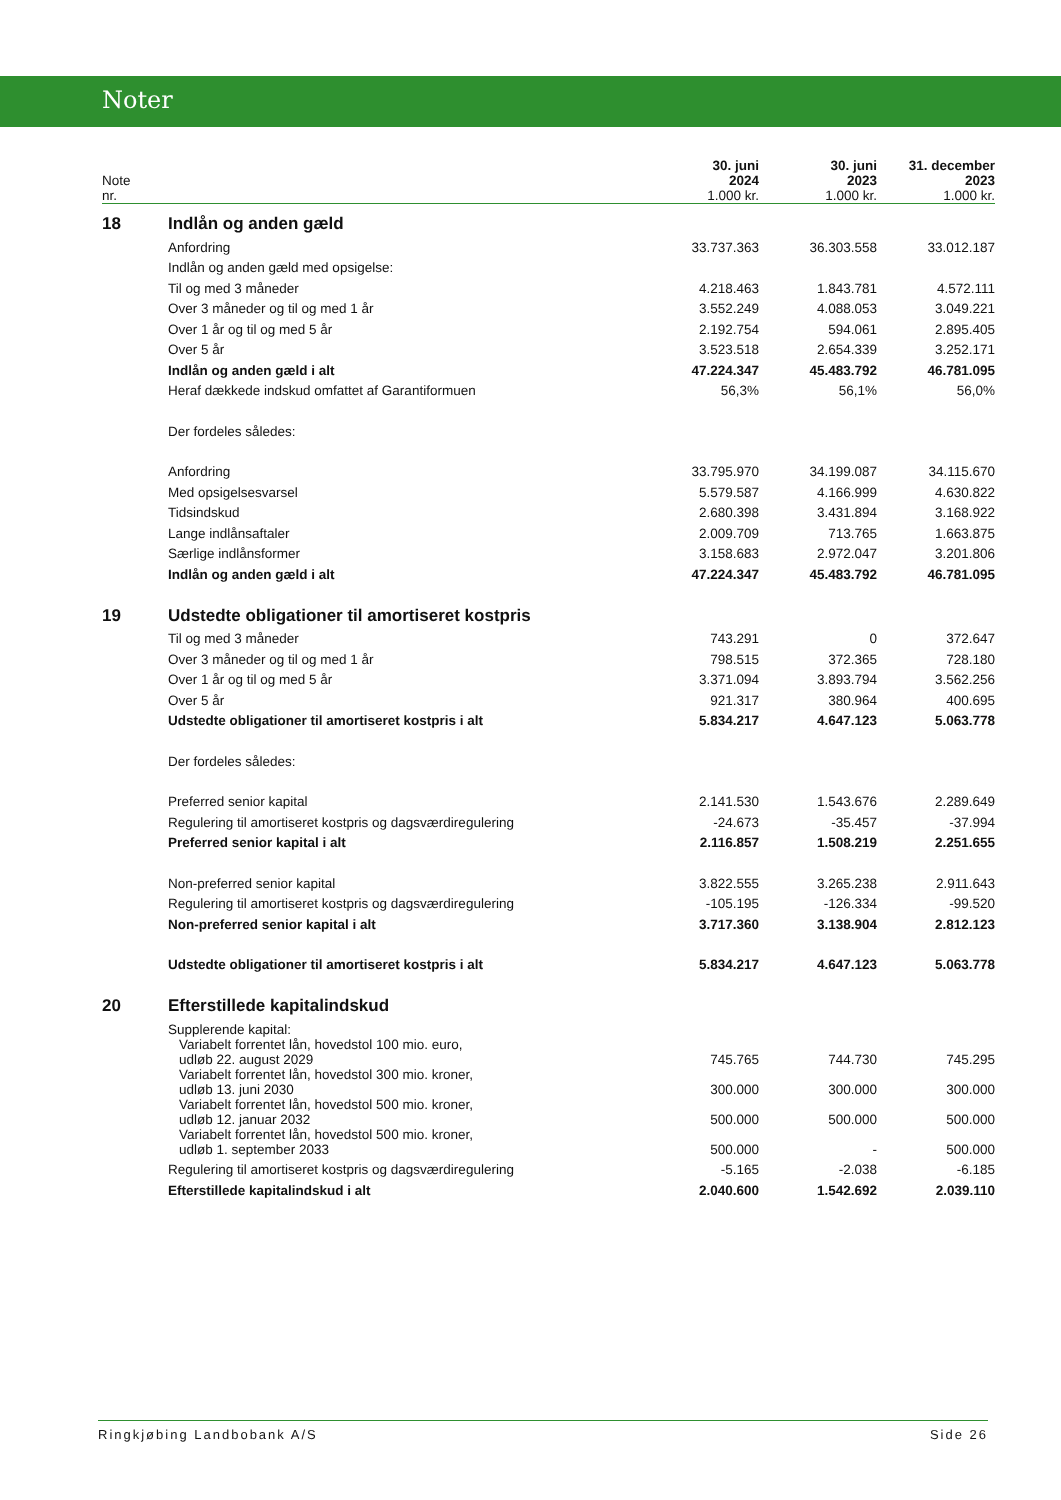Noter
| Note nr. | | 30. juni 2024 1.000 kr. | 30. juni 2023 1.000 kr. | 31. december 2023 1.000 kr. |
| --- | --- | --- | --- | --- |
| 18 | Indlån og anden gæld | | | |
| | Anfordring | 33.737.363 | 36.303.558 | 33.012.187 |
| | Indlån og anden gæld med opsigelse: | | | |
| | Til og med 3 måneder | 4.218.463 | 1.843.781 | 4.572.111 |
| | Over 3 måneder og til og med 1 år | 3.552.249 | 4.088.053 | 3.049.221 |
| | Over 1 år og til og med 5 år | 2.192.754 | 594.061 | 2.895.405 |
| | Over 5 år | 3.523.518 | 2.654.339 | 3.252.171 |
| | Indlån og anden gæld i alt | 47.224.347 | 45.483.792 | 46.781.095 |
| | Heraf dækkede indskud omfattet af Garantiformuen | 56,3% | 56,1% | 56,0% |
| | Der fordeles således: | | | |
| | Anfordring | 33.795.970 | 34.199.087 | 34.115.670 |
| | Med opsigelsesvarsel | 5.579.587 | 4.166.999 | 4.630.822 |
| | Tidsindskud | 2.680.398 | 3.431.894 | 3.168.922 |
| | Lange indlånsaftaler | 2.009.709 | 713.765 | 1.663.875 |
| | Særlige indlånsformer | 3.158.683 | 2.972.047 | 3.201.806 |
| | Indlån og anden gæld i alt | 47.224.347 | 45.483.792 | 46.781.095 |
| 19 | Udstedte obligationer til amortiseret kostpris | | | |
| | Til og med 3 måneder | 743.291 | 0 | 372.647 |
| | Over 3 måneder og til og med 1 år | 798.515 | 372.365 | 728.180 |
| | Over 1 år og til og med 5 år | 3.371.094 | 3.893.794 | 3.562.256 |
| | Over 5 år | 921.317 | 380.964 | 400.695 |
| | Udstedte obligationer til amortiseret kostpris i alt | 5.834.217 | 4.647.123 | 5.063.778 |
| | Der fordeles således: | | | |
| | Preferred senior kapital | 2.141.530 | 1.543.676 | 2.289.649 |
| | Regulering til amortiseret kostpris og dagsværdiregulering | -24.673 | -35.457 | -37.994 |
| | Preferred senior kapital i alt | 2.116.857 | 1.508.219 | 2.251.655 |
| | Non-preferred senior kapital | 3.822.555 | 3.265.238 | 2.911.643 |
| | Regulering til amortiseret kostpris og dagsværdiregulering | -105.195 | -126.334 | -99.520 |
| | Non-preferred senior kapital i alt | 3.717.360 | 3.138.904 | 2.812.123 |
| | Udstedte obligationer til amortiseret kostpris i alt | 5.834.217 | 4.647.123 | 5.063.778 |
| 20 | Efterstillede kapitalindskud | | | |
| | Supplerende kapital: | | | |
| | Variabelt forrentet lån, hovedstol 100 mio. euro, udløb 22. august 2029 | 745.765 | 744.730 | 745.295 |
| | Variabelt forrentet lån, hovedstol 300 mio. kroner, udløb 13. juni 2030 | 300.000 | 300.000 | 300.000 |
| | Variabelt forrentet lån, hovedstol 500 mio. kroner, udløb 12. januar 2032 | 500.000 | 500.000 | 500.000 |
| | Variabelt forrentet lån, hovedstol 500 mio. kroner, udløb 1. september 2033 | 500.000 | - | 500.000 |
| | Regulering til amortiseret kostpris og dagsværdiregulering | -5.165 | -2.038 | -6.185 |
| | Efterstillede kapitalindskud i alt | 2.040.600 | 1.542.692 | 2.039.110 |
Ringkjøbing Landbobank A/S Side 26